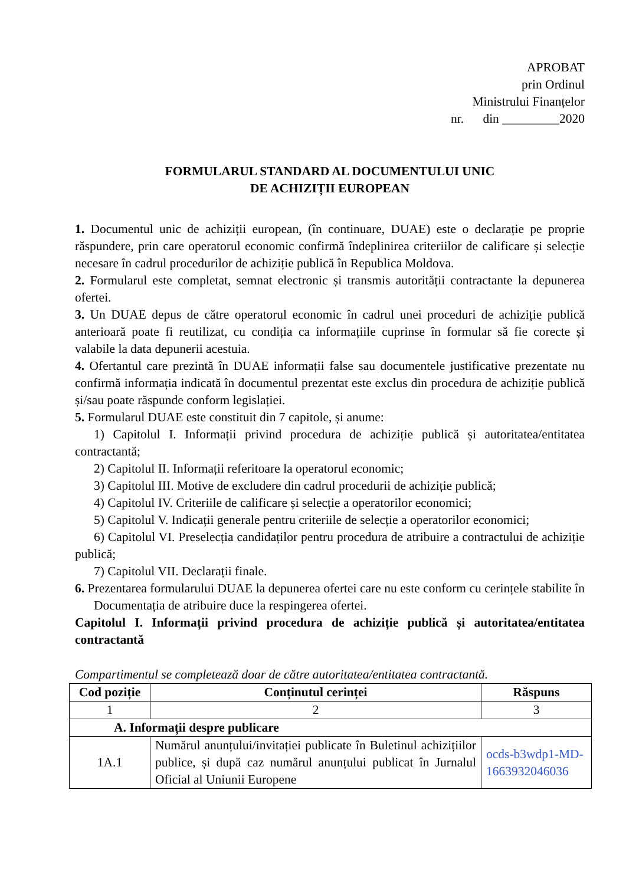APROBAT
prin Ordinul
Ministrului Finanțelor
nr. din _________2020
FORMULARUL STANDARD AL DOCUMENTULUI UNIC
DE ACHIZIȚII EUROPEAN
1. Documentul unic de achiziții european, (în continuare, DUAE) este o declarație pe proprie răspundere, prin care operatorul economic confirmă îndeplinirea criteriilor de calificare și selecție necesare în cadrul procedurilor de achiziție publică în Republica Moldova.
2. Formularul este completat, semnat electronic și transmis autorității contractante la depunerea ofertei.
3. Un DUAE depus de către operatorul economic în cadrul unei proceduri de achiziție publică anterioară poate fi reutilizat, cu condiția ca informațiile cuprinse în formular să fie corecte și valabile la data depunerii acestuia.
4. Ofertantul care prezintă în DUAE informații false sau documentele justificative prezentate nu confirmă informația indicată în documentul prezentat este exclus din procedura de achiziție publică și/sau poate răspunde conform legislației.
5. Formularul DUAE este constituit din 7 capitole, și anume:
1) Capitolul I. Informații privind procedura de achiziție publică și autoritatea/entitatea contractantă;
2) Capitolul II. Informații referitoare la operatorul economic;
3) Capitolul III. Motive de excludere din cadrul procedurii de achiziție publică;
4) Capitolul IV. Criteriile de calificare și selecție a operatorilor economici;
5) Capitolul V. Indicații generale pentru criteriile de selecție a operatorilor economici;
6) Capitolul VI. Preselecția candidaților pentru procedura de atribuire a contractului de achiziție publică;
7) Capitolul VII. Declarații finale.
6. Prezentarea formularului DUAE la depunerea ofertei care nu este conform cu cerințele stabilite în Documentația de atribuire duce la respingerea ofertei.
Capitolul I. Informații privind procedura de achiziție publică și autoritatea/entitatea contractantă
Compartimentul se completează doar de către autoritatea/entitatea contractantă.
| Cod poziție | Conținutul cerinței | Răspuns |
| --- | --- | --- |
| 1 | 2 | 3 |
| A. Informații despre publicare | | |
| 1A.1 | Numărul anunțului/invitației publicate în Buletinul achizițiilor publice, și după caz numărul anunțului publicat în Jurnalul Oficial al Uniunii Europene | ocds-b3wdp1-MD-1663932046036 |